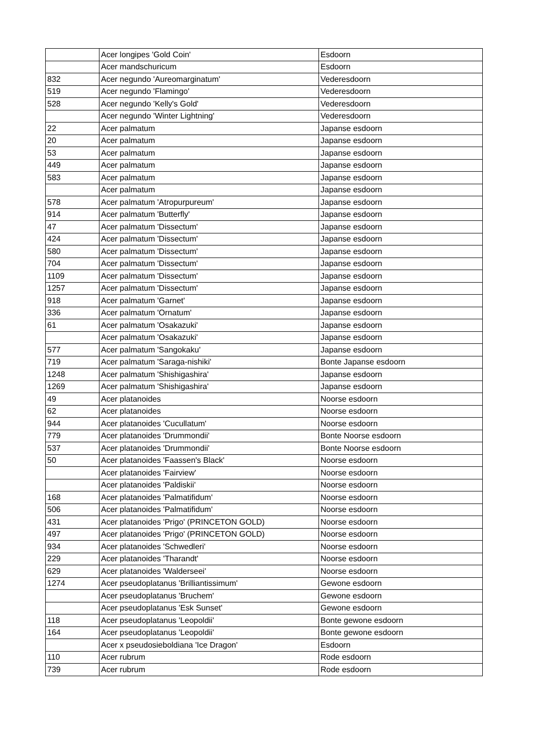| | Acer longipes 'Gold Coin' | Esdoorn |
| | Acer mandschuricum | Esdoorn |
| 832 | Acer negundo 'Aureomarginatum' | Vederesdoorn |
| 519 | Acer negundo 'Flamingo' | Vederesdoorn |
| 528 | Acer negundo 'Kelly's Gold' | Vederesdoorn |
| | Acer negundo 'Winter Lightning' | Vederesdoorn |
| 22 | Acer palmatum | Japanse esdoorn |
| 20 | Acer palmatum | Japanse esdoorn |
| 53 | Acer palmatum | Japanse esdoorn |
| 449 | Acer palmatum | Japanse esdoorn |
| 583 | Acer palmatum | Japanse esdoorn |
| | Acer palmatum | Japanse esdoorn |
| 578 | Acer palmatum 'Atropurpureum' | Japanse esdoorn |
| 914 | Acer palmatum 'Butterfly' | Japanse esdoorn |
| 47 | Acer palmatum 'Dissectum' | Japanse esdoorn |
| 424 | Acer palmatum 'Dissectum' | Japanse esdoorn |
| 580 | Acer palmatum 'Dissectum' | Japanse esdoorn |
| 704 | Acer palmatum 'Dissectum' | Japanse esdoorn |
| 1109 | Acer palmatum 'Dissectum' | Japanse esdoorn |
| 1257 | Acer palmatum 'Dissectum' | Japanse esdoorn |
| 918 | Acer palmatum 'Garnet' | Japanse esdoorn |
| 336 | Acer palmatum 'Ornatum' | Japanse esdoorn |
| 61 | Acer palmatum 'Osakazuki' | Japanse esdoorn |
| | Acer palmatum 'Osakazuki' | Japanse esdoorn |
| 577 | Acer palmatum 'Sangokaku' | Japanse esdoorn |
| 719 | Acer palmatum 'Saraga-nishiki' | Bonte Japanse esdoorn |
| 1248 | Acer palmatum 'Shishigashira' | Japanse esdoorn |
| 1269 | Acer palmatum 'Shishigashira' | Japanse esdoorn |
| 49 | Acer platanoides | Noorse esdoorn |
| 62 | Acer platanoides | Noorse esdoorn |
| 944 | Acer platanoides 'Cucullatum' | Noorse esdoorn |
| 779 | Acer platanoides 'Drummondii' | Bonte Noorse esdoorn |
| 537 | Acer platanoides 'Drummondii' | Bonte Noorse esdoorn |
| 50 | Acer platanoides 'Faassen's Black' | Noorse esdoorn |
| | Acer platanoides 'Fairview' | Noorse esdoorn |
| | Acer platanoides 'Paldiskii' | Noorse esdoorn |
| 168 | Acer platanoides 'Palmatifidum' | Noorse esdoorn |
| 506 | Acer platanoides 'Palmatifidum' | Noorse esdoorn |
| 431 | Acer platanoides 'Prigo' (PRINCETON GOLD) | Noorse esdoorn |
| 497 | Acer platanoides 'Prigo' (PRINCETON GOLD) | Noorse esdoorn |
| 934 | Acer platanoides 'Schwedleri' | Noorse esdoorn |
| 229 | Acer platanoides 'Tharandt' | Noorse esdoorn |
| 629 | Acer platanoides 'Walderseei' | Noorse esdoorn |
| 1274 | Acer pseudoplatanus 'Brilliantissimum' | Gewone esdoorn |
| | Acer pseudoplatanus 'Bruchem' | Gewone esdoorn |
| | Acer pseudoplatanus 'Esk Sunset' | Gewone esdoorn |
| 118 | Acer pseudoplatanus 'Leopoldii' | Bonte gewone esdoorn |
| 164 | Acer pseudoplatanus 'Leopoldii' | Bonte gewone esdoorn |
| | Acer x pseudosieboldiana 'Ice Dragon' | Esdoorn |
| 110 | Acer rubrum | Rode esdoorn |
| 739 | Acer rubrum | Rode esdoorn |